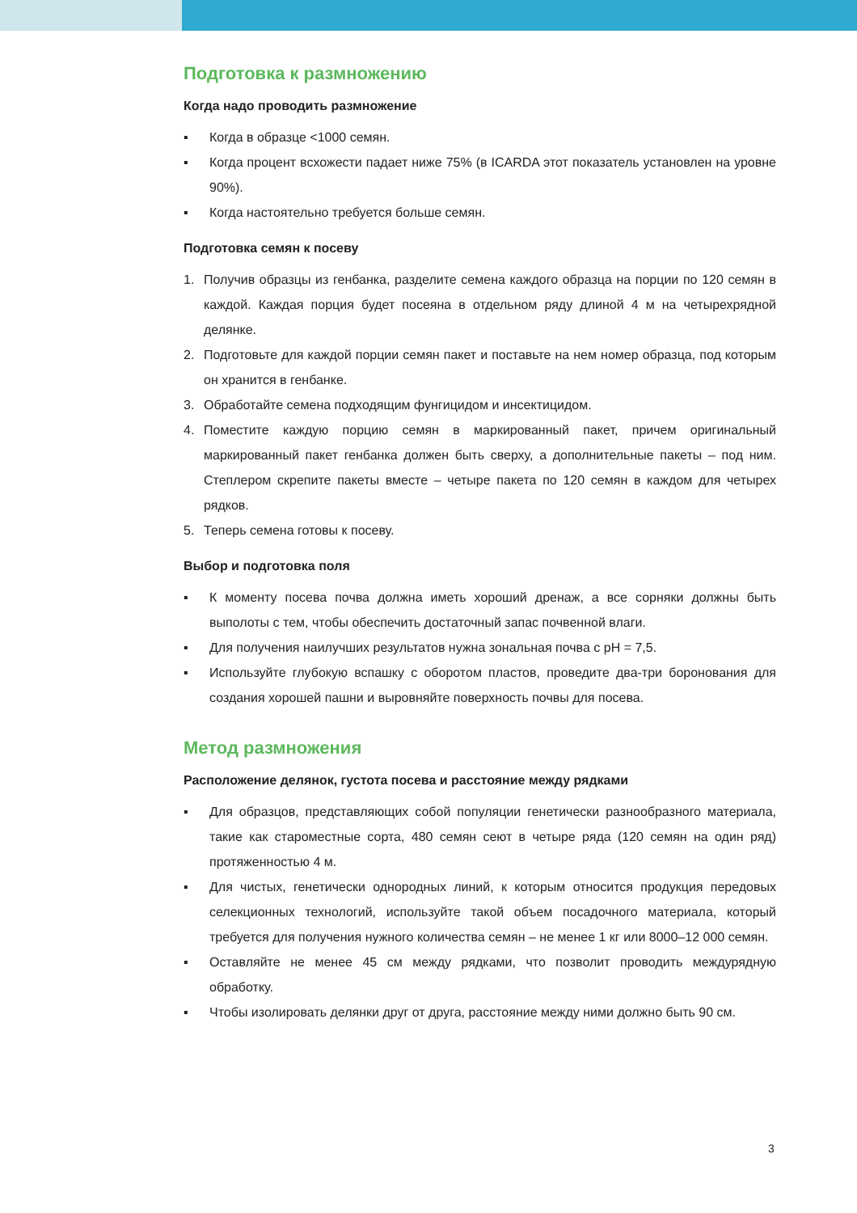Подготовка к размножению
Когда надо проводить размножение
▪ Когда в образце <1000 семян.
▪ Когда процент всхожести падает ниже 75% (в ICARDA этот показатель установлен на уровне 90%).
▪ Когда настоятельно требуется больше семян.
Подготовка семян к посеву
1. Получив образцы из генбанка, разделите семена каждого образца на порции по 120 семян в каждой. Каждая порция будет посеяна в отдельном ряду длиной 4 м на четырехрядной делянке.
2. Подготовьте для каждой порции семян пакет и поставьте на нем номер образца, под которым он хранится в генбанке.
3. Обработайте семена подходящим фунгицидом и инсектицидом.
4. Поместите каждую порцию семян в маркированный пакет, причем оригинальный маркированный пакет генбанка должен быть сверху, а дополнительные пакеты – под ним. Степлером скрепите пакеты вместе – четыре пакета по 120 семян в каждом для четырех рядков.
5. Теперь семена готовы к посеву.
Выбор и подготовка поля
▪ К моменту посева почва должна иметь хороший дренаж, а все сорняки должны быть выполоты с тем, чтобы обеспечить достаточный запас почвенной влаги.
▪ Для получения наилучших результатов нужна зональная почва с pH = 7,5.
▪ Используйте глубокую вспашку с оборотом пластов, проведите два-три боронования для создания хорошей пашни и выровняйте поверхность почвы для посева.
Метод размножения
Расположение делянок, густота посева и расстояние между рядками
▪ Для образцов, представляющих собой популяции генетически разнообразного материала, такие как староместные сорта, 480 семян сеют в четыре ряда (120 семян на один ряд) протяженностью 4 м.
▪ Для чистых, генетически однородных линий, к которым относится продукция передовых селекционных технологий, используйте такой объем посадочного материала, который требуется для получения нужного количества семян – не менее 1 кг или 8000–12 000 семян.
▪ Оставляйте не менее 45 см между рядками, что позволит проводить междурядную обработку.
▪ Чтобы изолировать делянки друг от друга, расстояние между ними должно быть 90 см.
3